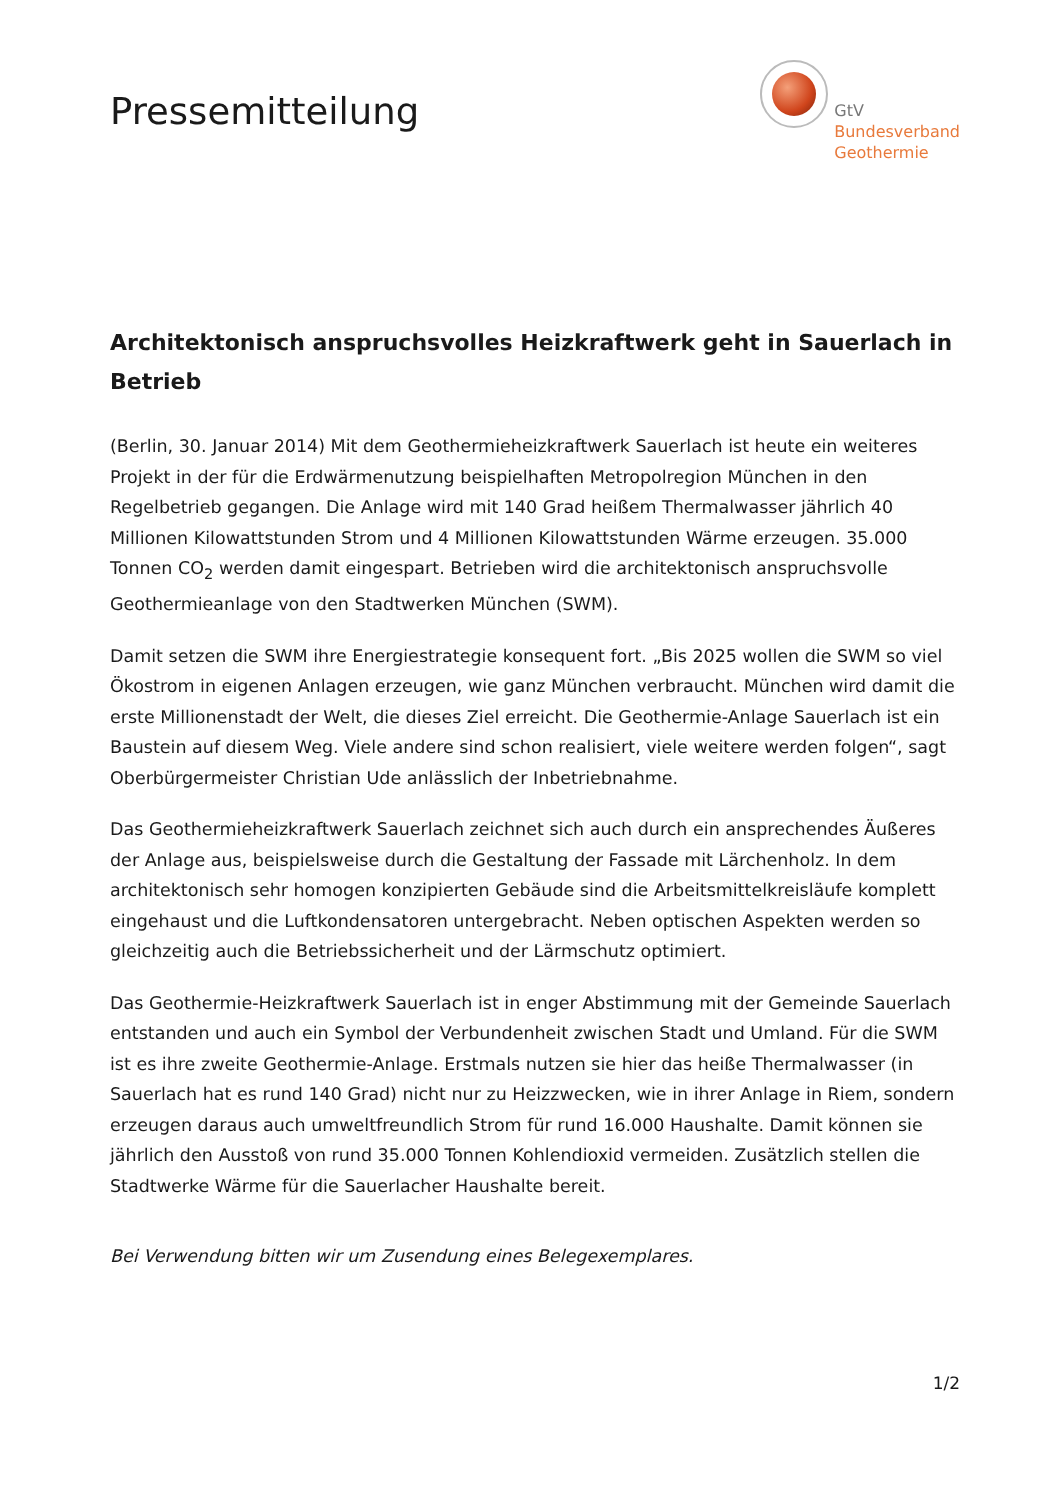Pressemitteilung
GtV
Bundesverband
Geothermie
Architektonisch anspruchsvolles Heizkraftwerk geht in Sauerlach in Betrieb
(Berlin, 30. Januar 2014) Mit dem Geothermieheizkraftwerk Sauerlach ist heute ein weiteres Projekt in der für die Erdwärmenutzung beispielhaften Metropolregion München in den Regelbetrieb gegangen. Die Anlage wird mit 140 Grad heißem Thermalwasser jährlich 40 Millionen Kilowattstunden Strom und 4 Millionen Kilowattstunden Wärme erzeugen. 35.000 Tonnen CO<sub>2</sub> werden damit eingespart. Betrieben wird die architektonisch anspruchsvolle Geothermieanlage von den Stadtwerken München (SWM).
Damit setzen die SWM ihre Energiestrategie konsequent fort. „Bis 2025 wollen die SWM so viel Ökostrom in eigenen Anlagen erzeugen, wie ganz München verbraucht. München wird damit die erste Millionenstadt der Welt, die dieses Ziel erreicht. Die Geothermie-Anlage Sauerlach ist ein Baustein auf diesem Weg. Viele andere sind schon realisiert, viele weitere werden folgen“, sagt Oberbürgermeister Christian Ude anlässlich der Inbetriebnahme.
Das Geothermieheizkraftwerk Sauerlach zeichnet sich auch durch ein ansprechendes Äußeres der Anlage aus, beispielsweise durch die Gestaltung der Fassade mit Lärchenholz. In dem architektonisch sehr homogen konzipierten Gebäude sind die Arbeitsmittelkreisläufe komplett eingehaust und die Luftkondensatoren untergebracht. Neben optischen Aspekten werden so gleichzeitig auch die Betriebssicherheit und der Lärmschutz optimiert.
Das Geothermie-Heizkraftwerk Sauerlach ist in enger Abstimmung mit der Gemeinde Sauerlach entstanden und auch ein Symbol der Verbundenheit zwischen Stadt und Umland. Für die SWM ist es ihre zweite Geothermie-Anlage. Erstmals nutzen sie hier das heiße Thermalwasser (in Sauerlach hat es rund 140 Grad) nicht nur zu Heizzwecken, wie in ihrer Anlage in Riem, sondern erzeugen daraus auch umweltfreundlich Strom für rund 16.000 Haushalte. Damit können sie jährlich den Ausstoß von rund 35.000 Tonnen Kohlendioxid vermeiden. Zusätzlich stellen die Stadtwerke Wärme für die Sauerlacher Haushalte bereit.
Bei Verwendung bitten wir um Zusendung eines Belegexemplares.
1/2